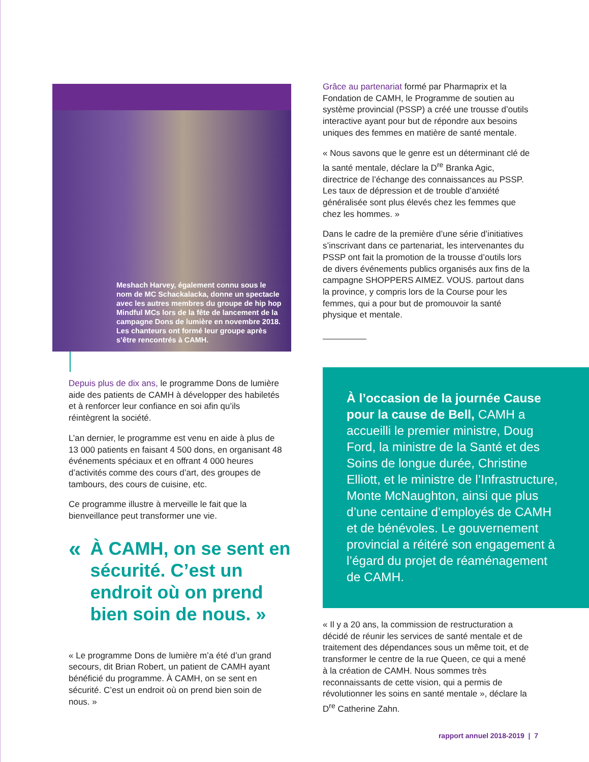Meshach Harvey, également connu sous le nom de MC Schackalacka, donne un spectacle avec les autres membres du groupe de hip hop Mindful MCs lors de la fête de lancement de la campagne Dons de lumière en novembre 2018. Les chanteurs ont formé leur groupe après s’être rencontrés à CAMH.
Depuis plus de dix ans, le programme Dons de lumière aide des patients de CAMH à développer des habiletés et à renforcer leur confiance en soi afin qu’ils réintègrent la société.
L’an dernier, le programme est venu en aide à plus de 13 000 patients en faisant 4 500 dons, en organisant 48 événements spéciaux et en offrant 4 000 heures d’activités comme des cours d’art, des groupes de tambours, des cours de cuisine, etc.
Ce programme illustre à merveille le fait que la bienveillance peut transformer une vie.
« À CAMH, on se sent en sécurité. C’est un endroit où on prend bien soin de nous. »
« Le programme Dons de lumière m’a été d’un grand secours, dit Brian Robert, un patient de CAMH ayant bénéficié du programme. À CAMH, on se sent en sécurité. C’est un endroit où on prend bien soin de nous. »
Grâce au partenariat formé par Pharmaprix et la Fondation de CAMH, le Programme de soutien au système provincial (PSSP) a créé une trousse d’outils interactive ayant pour but de répondre aux besoins uniques des femmes en matière de santé mentale.
« Nous savons que le genre est un déterminant clé de la santé mentale, déclare la D<sup>re</sup> Branka Agic, directrice de l’échange des connaissances au PSSP. Les taux de dépression et de trouble d’anxiété généralisée sont plus élevés chez les femmes que chez les hommes. »
Dans le cadre de la première d’une série d’initiatives s’inscrivant dans ce partenariat, les intervenantes du PSSP ont fait la promotion de la trousse d’outils lors de divers événements publics organisés aux fins de la campagne SHOPPERS AIMEZ. VOUS. partout dans la province, y compris lors de la Course pour les femmes, qui a pour but de promouvoir la santé physique et mentale.
À l’occasion de la journée Cause pour la cause de Bell, CAMH a accueilli le premier ministre, Doug Ford, la ministre de la Santé et des Soins de longue durée, Christine Elliott, et le ministre de l’Infrastructure, Monte McNaughton, ainsi que plus d’une centaine d’employés de CAMH et de bénévoles. Le gouvernement provincial a réitéré son engagement à l’égard du projet de réaménagement de CAMH.
« Il y a 20 ans, la commission de restructuration a décidé de réunir les services de santé mentale et de traitement des dépendances sous un même toit, et de transformer le centre de la rue Queen, ce qui a mené à la création de CAMH. Nous sommes très reconnaissants de cette vision, qui a permis de révolutionner les soins en santé mentale », déclare la D<sup>re</sup> Catherine Zahn.
rapport annuel 2018-2019 | 7